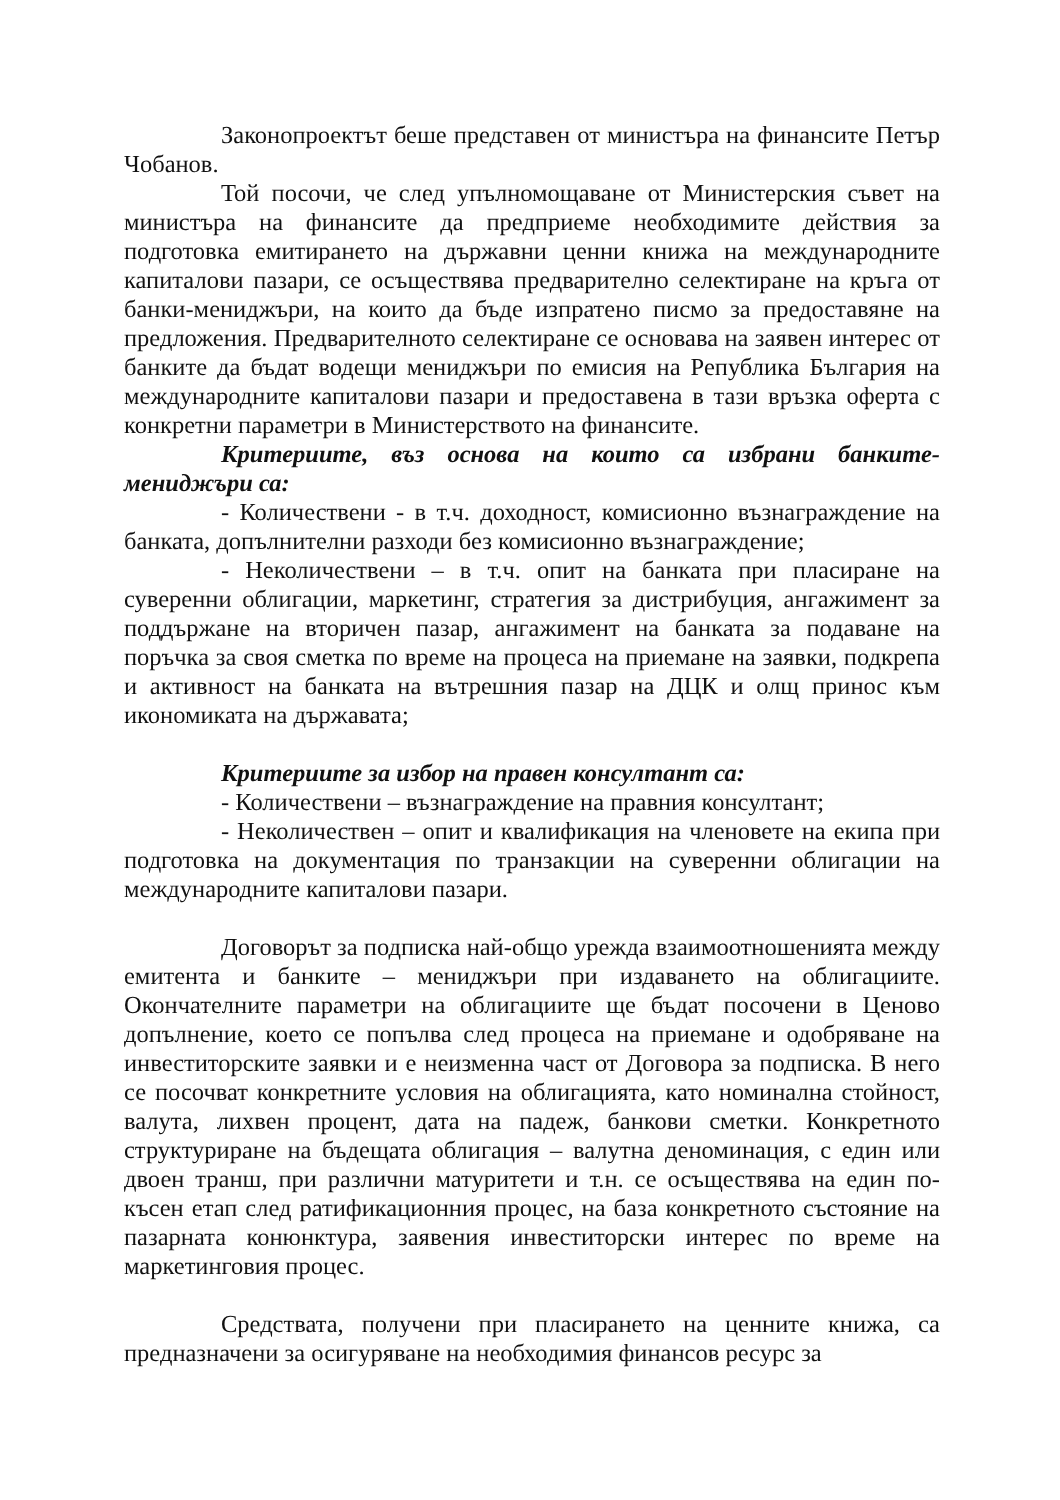Законопроектът беше представен от министъра на финансите Петър Чобанов.
Той посочи, че след упълномощаване от Министерския съвет на министъра на финансите да предприеме необходимите действия за подготовка емитирането на държавни ценни книжа на международните капиталови пазари, се осъществява предварително селектиране на кръга от банки-мениджъри, на които да бъде изпратено писмо за предоставяне на предложения. Предварителното селектиране се основава на заявен интерес от банките да бъдат водещи мениджъри по емисия на Република България на международните капиталови пазари и предоставена в тази връзка оферта с конкретни параметри в Министерството на финансите.
Критериите, въз основа на които са избрани банките-мениджъри са:
- Количествени - в т.ч. доходност, комисионно възнаграждение на банката, допълнителни разходи без комисионно възнаграждение;
- Неколичествени – в т.ч. опит на банката при пласиране на суверенни облигации, маркетинг, стратегия за дистрибуция, ангажимент за поддържане на вторичен пазар, ангажимент на банката за подаване на поръчка за своя сметка по време на процеса на приемане на заявки, подкрепа и активност на банката на вътрешния пазар на ДЦК и олщ принос към икономиката на държавата;
Критериите за избор на правен консултант са:
- Количествени – възнаграждение на правния консултант;
- Неколичествен – опит и квалификация на членовете на екипа при подготовка на документация по транзакции на суверенни облигации на международните капиталови пазари.
Договорът за подписка най-общо урежда взаимоотношенията между емитента и банките – мениджъри при издаването на облигациите. Окончателните параметри на облигациите ще бъдат посочени в Ценово допълнение, което се попълва след процеса на приемане и одобряване на инвеститорските заявки и е неизменна част от Договора за подписка. В него се посочват конкретните условия на облигацията, като номинална стойност, валута, лихвен процент, дата на падеж, банкови сметки. Конкретното структуриране на бъдещата облигация – валутна деноминация, с един или двоен транш, при различни матуритети и т.н. се осъществява на един по-късен етап след ратификационния процес, на база конкретното състояние на пазарната конюнктура, заявения инвеститорски интерес по време на маркетинговия процес.
Средствата, получени при пласирането на ценните книжа, са предназначени за осигуряване на необходимия финансов ресурс за